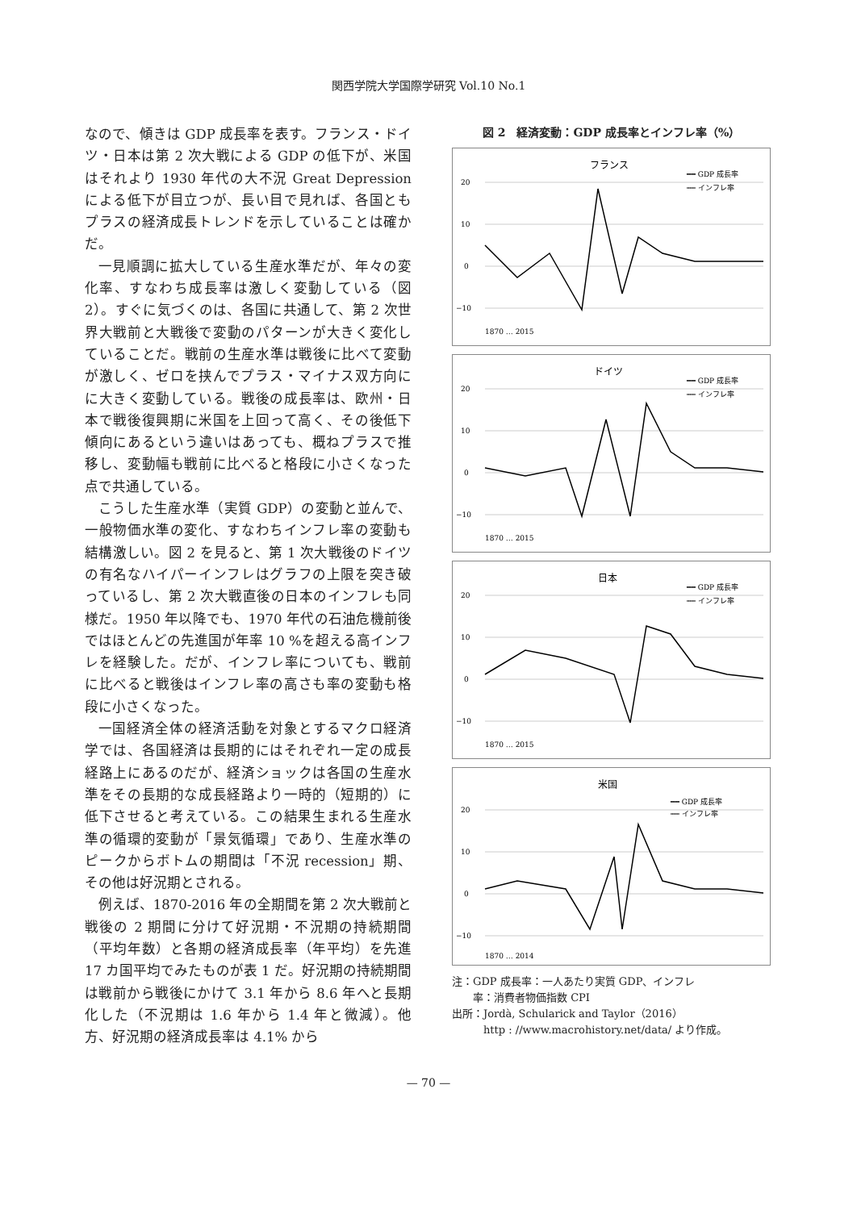関西学院大学国際学研究 Vol.10 No.1
なので、傾きは GDP 成長率を表す。フランス・ドイツ・日本は第 2 次大戦による GDP の低下が、米国はそれより 1930 年代の大不況 Great Depression による低下が目立つが、長い目で見れば、各国ともプラスの経済成長トレンドを示していることは確かだ。
一見順調に拡大している生産水準だが、年々の変化率、すなわち成長率は激しく変動している（図 2）。すぐに気づくのは、各国に共通して、第 2 次世界大戦前と大戦後で変動のパターンが大きく変化していることだ。戦前の生産水準は戦後に比べて変動が激しく、ゼロを挟んでプラス・マイナス双方向にに大きく変動している。戦後の成長率は、欧州・日本で戦後復興期に米国を上回って高く、その後低下傾向にあるという違いはあっても、概ねプラスで推移し、変動幅も戦前に比べると格段に小さくなった点で共通している。
こうした生産水準（実質 GDP）の変動と並んで、一般物価水準の変化、すなわちインフレ率の変動も結構激しい。図 2 を見ると、第 1 次大戦後のドイツの有名なハイパーインフレはグラフの上限を突き破っているし、第 2 次大戦直後の日本のインフレも同様だ。1950 年以降でも、1970 年代の石油危機前後ではほとんどの先進国が年率 10 %を超える高インフレを経験した。だが、インフレ率についても、戦前に比べると戦後はインフレ率の高さも率の変動も格段に小さくなった。
一国経済全体の経済活動を対象とするマクロ経済学では、各国経済は長期的にはそれぞれ一定の成長経路上にあるのだが、経済ショックは各国の生産水準をその長期的な成長経路より一時的（短期的）に低下させると考えている。この結果生まれる生産水準の循環的変動が「景気循環」であり、生産水準のピークからボトムの期間は「不況 recession」期、その他は好況期とされる。
例えば、1870-2016 年の全期間を第 2 次大戦前と戦後の 2 期間に分けて好況期・不況期の持続期間（平均年数）と各期の経済成長率（年平均）を先進 17 カ国平均でみたものが表 1 だ。好況期の持続期間は戦前から戦後にかけて 3.1 年から 8.6 年へと長期化した（不況期は 1.6 年から 1.4 年と微減）。他方、好況期の経済成長率は 4.1% から
図 2　経済変動：GDP 成長率とインフレ率（%）
フランス
━━ GDP 成長率
┅┅ インフレ率
20
10
0
−10
1870 … 2015
ドイツ
━━ GDP 成長率
┅┅ インフレ率
20
10
0
−10
1870 … 2015
日本
━━ GDP 成長率
┅┅ インフレ率
20
10
0
−10
1870 … 2015
米国
━━ GDP 成長率
┅┅ インフレ率
20
10
0
−10
1870 … 2014
注：GDP 成長率：一人あたり実質 GDP、インフレ
　　率：消費者物価指数 CPI
出所：Jordà, Schularick and Taylor（2016）
　　　http : //www.macrohistory.net/data/ より作成。
— 70 —